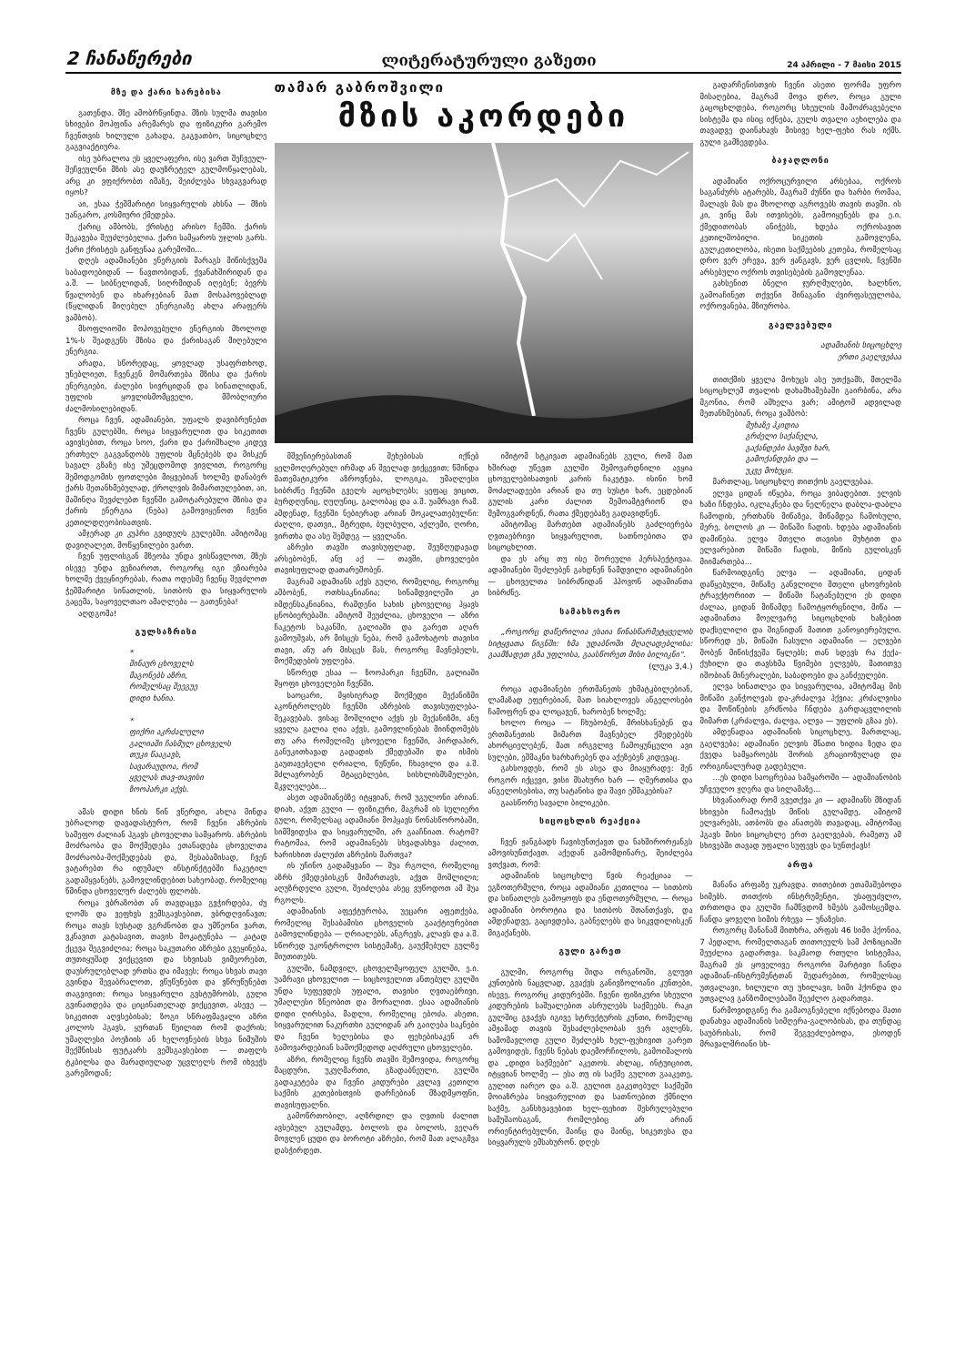2 ჩანაწერები ლიტერატურული გაზეთი 24 აპრილი - 7 მაისი 2015
მზე და ქარი ხარებისა
გათენდა. მზე ამობრწყინდა. მზის სულმა თავისი სხივები მოჰფინა არემარეს და ფიზიკური გარემო ჩვენთვის ხილული გახადა, გაგვათბო, სიცოცხლე გაგვიაქტიურა.
ისე უბრალოა ეს ყველაფერი, ისე ვართ შეჩვეულ-შეჩვეულნი მზის ასე დაუზრეტელ გულმოწყალებას, არც კი ვფიქრობთ იმაზე, შეიძლება სხვაგვარად იყოს?
აი, ესაა ჭეშმარიტი სიყვარულის ახსნა — მზის უანგარო, კოსმიური ქმედება.
ქარიც ამბობს, ქრისტე არისო ჩემში. ქარის შეკავება შეუძლებელია. ქარი სამყაროს უჯლის გარს. ქარი ქრისტეს განფენაა გარემოში...
დღეს ადამიანები ენერგიის მარაგს მიწისქვეშა საბადოებიდან — ნავთობიდან, ქვანახშირიდან და ა.შ. — სიბნელიდან, სიღრმიდან იღებენ; ბევრს წვალობენ და იხარჯებიან მათ მოსაპოვებლად (წყლიდან მიღებულ ენერგიაზე ახლა არაფერს ვამბობ).
მსოფლიოში მოპოვებული ენერგიის მხოლოდ 1%-ს შეადგენს მზისა და ქარისაგან მიღებული ენერგია.
არადა, სწორედაც, ყოვლად უსაფრთხოდ, უნებლიეთ, ჩვენკენ მომართება მზისა და ქარის ენერგიები, ძალები სივრციდან და სინათლიდან, უფლის ყოვლისმომცველი, მშობლიური ძალმოსილებიდან.
როცა ჩვენ, ადამიანები, უფალს დავიბრუნებთ ჩვენს გულებში, როცა სიყვარულით და სიკეთით ავივსებით, როცა სოო, ქარი და ქარიშხალი კიდევ ერთხელ გაგვანდობს უფლის მცნებებს და მისკენ სავალ გზაზე ისე უშეცდომოდ ვივლით, როგორც შემოდგომის ფოთლები მიყვებიან ხოლმე დანაბერ ქარს შეთანხმებულად, ქროლვის მიმართულებით, აი, მაშინღა შევძლებთ ჩვენში გამოტარებული მზისა და ქარის ენერგია (ნება) გამოვიყენოთ ჩვენი კეთილდღეობისათვის.
ამჯერად კი კუპრი გვიდუღს გულებში. ამიტომაც დავიღალეთ, მოწყენილები ვართ.
ჩვენ უფლისგან მზეობა უნდა ვისწავლოთ, მზეს ისევე უნდა ვეზიაროთ, როგორც იგი ეზიარება ხოლმე ქვეყნიერებას, რათა ოდესმე ჩვენც შევძლოთ ჭეშმარიტი სინათლის, სითბოს და სიყვარულის გაცემა, საყოველთაო ამაღლება — გათენება!
აღდგომა!
გულსაზრისი
*
შინაურ ცხოველს
მაგონებს აზრი,
რომელსაც შეეგუე
დიდი ხანია.
*
ფიქრი აკრძალული
გალიაში ჩასმულ ცხოველს
თუკი წააგავს,
სავარაუდოა, რომ
ყველას თავ-თავისი
ზოოპარკი აქვს.
ამას დიდი ხნის წინ ვწერდი, ახლა მინდა უბრალოდ დავადასტურო, რომ ჩვენი აზრების სამეფო ძალიან ჰგავს ცხოველთა სამყაროს. აზრების მოძრაობა და მოქმედება ეთანადება ცხოველთა მოძრაობა-მოქმედებას და, შესაბამისად, ჩვენ ვატარებთ რა იდუმალ ინსტინქტებში ჩაკეტილ გადამყვანებს, გამოვლინდებით სახეობად, რომელიც წმინდა ცხოველურ ძალებს ფლობს.
როცა ვბრაზობთ ან თავდაცვა გვჭირდება, ძუ ლომს და ვეფხვს ვემსგავსებით, ვბრდღვინავთ; როცა თავს სუსტად ვგრძნობთ და უმწეონი ვართ, ვკნავით კატასავით, თავის მოკატუნება — კატად ქცევა შეგვიძლია; როცა საკუთარი აზრები გვეყინება, თუთიყუშად ვიქცევით და სხვისას ვიმეორებთ, დაუსრულებლად ერთსა და იმავეს; როცა სხვას თავი გვინდა შევაბრალოთ, ვწუწუნებთ და ვწრუწუნებთ თაგვივით; როცა სიყვარული გვსტუმრობს, გული გვინათდება და ციცინათელად ვიქცევით, ასევე — სიკეთით აღვსებისას; ზოგი სწრაფმავალი აზრი კოლოს ჰგავს, ყურთან წუილით რომ დაქრის; უმაღლესი პოეზიის ან ხელოვნების სხვა ნიმუშის შექმნისას ფუტკარს ვემსგავსებით — თაფლს ტკბილსა და მარადიულად უცვლელს რომ იხვეჭს გარემოდან;
თამარ გაბროშვილი
მზის აკორდები
მშვენიერებასთან შეხებისას იქნებ ყელმოღერებულ ირმად ან შველად ვიქცევით; წმინდა მათემატიკური აზროვნება, ლოგიკა, უმაღლესი სიბრძნე ჩვენში გველს აცოცხლებს; ყეფაც ვიცით, ბურდღუნიც, ღუღუნიც, გალობაც და ა.შ. უამრავი რამ. ამდენად, ჩვენში ნებიერად არიან მოკალათებულნი: ძაღლი, დათვი,, მტრედი, ბულბული, აქლემი, ღორი, ვირთხა და ასე შემდეგ — ყველანი.
აზრები თავში თავისუფლად, შეუზღუდავად არსებობენ, ანუ აქ — თავში, ცხოველები თავისუფლად დათარეშობენ.
მაგრამ ადამიანს აქვს გული, რომელიც, როგორც ამბობენ, ოთხსაკნიანია; სინამდვილეში კი იმდენსაკნიანია, რამდენი სახის ცხოველიც ჰყავს ცნობიერებაში. ამიტომ შეუძლია, ცხოველი — აზრი ჩაკეტოს საკანში, გალიაში და გარეთ აღარ გამოუშვას, არ მისცეს ნება, რომ გამოხატოს თავისი თავი, ანუ არ მისცეს მას, როგორც მავნებელს, მოქმედების უფლება.
სწორედ ესაა — ზოოპარკი ჩვენში, გალიაში მყოფი ცხოველები ჩვენში.
საოცარი, მყისიერად მოქმედი მექანიზმი აკონტროლებს ჩვენში აზრების თავისუფლება-შეკავებას. ვისაც მოშლილი აქვს ეს მექანიზმი, ანუ ყველა გალია ღია აქვს, გამოვლინებას მიინდომებს თუ არა რომელიმე ცხოველი ჩვენში, პირდაპირ, განუკითხავად გადადის ქმედებაში და ისმის გაუთავებელი ღრიალი, წუწუნი, ჩხავილი და ა.შ. მძლავრობენ მტაცებლები, სისხლისმსმელები, მკვლელები...
ასეთ ადამიანებზე იტყვიან, რომ უგულონი არიან. დიახ, აქვთ გული — ფიზიკური, მაგრამ ის სულიერი გული, რომელსაც ადამიანი მოჰყავს წონასწორობაში, სიმშვიდესა და სიყვარულში, არ გააჩნიათ. რატომ? რატომაა, რომ ადამიანებს სხვადასხვა ძალით, ხარისხით ძალუძთ აზრების მართვა?
ის უჩინო გადამყვანი — შუა რგოლი, რომელიც აზრს ქმედებისკენ მიმართავს, აქვთ მოშლილი; აღუზრდელი გული, შეიძლება ასეც ვუწოდოთ ამ შუა რგოლს.
ადამიანის აფექტურობა, უეცარი აფეთქება, რომელიც შესაბამისი ცხოველის გააქტიურებით გამოვლინდება — ღრიალებს, ანგრევს, კლავს და ა.შ. სწორედ უკონტროლო სისტემაზე, გაუქმებულ გულზე მიუთითებს.
გულში, ნამდვილ, ცხოველმყოფელ გულში, ე.ი. უამრავი ცხოველით — სიცხოველით ანთებულ გულში უნდა სუფევდეს უფალი, თავისი ღვთაებრივი, უმაღლესი ზნეობით და მორალით. ესაა ადამიანის დიდი ღირსება, მადლი, რომელიც ებოძა. ასეთი, სიყვარულით ნაკურთხი გულიდან არ გაიღება საკნები და ჩვენი ხელებისა და ფეხებისაკენ არ გამოვარდებიან სამოქმედოდ აღძრული ცხოველები.
აზრი, რომელიც ჩვენს თავში შემოვიდა, როგორც მაცდური, უკუღმართი, გზადაბნეული, გულში გადაკეტება და ჩვენი კიდურები კვლავ კეთილი საქმის კეთებისთვის დარჩებიან მზადმყოფნი, თავისუფალნი.
გამოწრთობილ, აღზრდილ და ღვთის ძალით ავსებულ გულამდე, ბოლოს და ბოლოს, ვეღარ მოვლენ ცუდი და ბოროტი აზრები, რომ მათ ალაგმვა დასჭირდეთ.
იმიტომ სტკივათ ადამიანებს გული, რომ მათ ხშირად უწევთ გულში შემოვარდნილი ავყია ცხოველებისათვის კარის ჩაკეტვა. ისინი ხომ მოძალადეები არიან და თუ სუსტი ხარ, ეცდებიან გულის კარი ძალით შემოამტვრიონ და შემოგვარდნენ, რათა ქმედებაზე გადავიდნენ.
ამიტომაც მართებთ ადამიანებს გაძლიერება ღვთაებრივი სიყვარულით, სათნოებითა და სიცოცხლით.
და ეს არც თუ ისე შორეული პერსპექტივაა. ადამიანები შეძლებენ გახდნენ ნამდვილი ადამიანები — ცხოველთა სიბრძნიდან ჰპოვონ ადამიანთა სიბრძნე.
სამახსოვრო
„როგორც დაწერილია ესაია წინასწარმეტყველის სიტყვათა წიგნში: ხმა უდაბნოში მღაღადებლისა: გაამზადეთ გზა უფლისა, გაასწორეთ მისი ბილიკნი“.
(ლუკა 3,4.)
როცა ადამიანები ერთმანეთს ეხმატკბილებიან, ლამაზად ეფერებიან, მათ სიახლოვეს ანგელოსები ჩამოფრენ და ლოცავენ, ხარობენ ხოლმე;
ხოლო როცა — ჩხუბობენ, მრისხანებენ და ერთმანეთის მიმართ მავნებელ ქმედებებს ახორციელებენ, მათ ირგვლივ ჩამოყუნცული ავი სულები, ეშმაკნი ხარხარებენ და აქეზებენ კიდევაც.
გახსოვდეს, რომ ეს ასეა და მიაყურადე: შენ როგორ იქცევი, ვისი მსახური ხარ — ღმერთისა და ანგელოსებისა, თუ სატანისა და შავი ეშმაკებისა?
გაასწორე სავალი ბილიკები.
სიცოცხლის რეაქცია
ჩვენ ჟანგბადს ჩავისუნთქავთ და ნახშირორჟანგს ამოვისუნთქავთ. აქედან გამომდინარე, შეიძლება ვთქვათ, რომ:
ადამიანის სიცოცხლე წვის რეაქციაა — ეგზოთერმული, როცა ადამიანი კეთილია — სითბოს და სინათლეს გამოყოფს და ენდოთერმული, — როცა ადამიანი ბოროტია და სითბოს შთანთქავს, და ამდენადვე, გაცივდება, გაბნელებს და სიკვდილისკენ მიგაქანებს.
გული გარეთ
გულში, როგორც შიდა ორგანოში, გლუვი კუნთების ნაცვლად, გვაქვს განივზოლიანი კუნთები, ისევე, როგორც კიდურებში. ჩვენი ფიზიკური სხეული კიდურების საშუალებით ასრულებს საქმეებს. რაკი გულშიც გვაქვს იგივე სტრუქტურის კუნთი, რომელიც ამჟამად თავის შესაძლებლობას ვერ ავლენს, სამომავლოდ გული შეძლებს ხელ-ფეხივით გარეთ გამოვიდეს, ჩვენს ნებას დაემორჩილოს, გამოიშალოს და „დიდი საქმეები“ აკეთოს. ახლაც, ინტუიციით, იტყვიან ხოლმე — ესა თუ ის საქმე გულით გააკეთე, გულით იარეო და ა.შ. გულით გაკეთებულ საქმეში მოიაზრება სიყვარულით და სათნოებით ქმნილი საქმე, განსხვავებით ხელ-ფეხით შესრულებული სამუშაოსაგან, რომლებიც არ არიან ორიენტირებულნი, მაინც და მაინც, სიკეთესა და სიყვარულს ემსახურონ. დღეს
გადარჩენისთვის ჩვენი ასეთი ფორმა უფრო მისაღებია, მაგრამ მოვა დრო, როცა გული გაცოცხლდება, როგორც სხეულის მამოძრავებელი სისტემა და ისიც იქნება, გულს თვალი აეხილება და თავადვე დაინახავს მისივე ხელ-ფეხი რას იქმს. გული გამზევდება.
ბაჯაღლონი
ადამიანი ოქროცურვილი არსებაა, ოქროს საგანძურს ატარებს, მაგრამ ძუნწი და ხარბი რომაა, მალავს მას და მხოლოდ აგროვებს თავის თავში. ის კი, ვინც მას ითვისებს, გამოიყენებს და ე.ი. ქმედითობას ანიჭებს, ხდება ოქროსავით კეთილშობილი. სიკეთის გამოვლენა, გულკეთილობა, ისეთი საქმეების კეთება, რომელსაც დრო ვერ ერევა, ვერ ჟანგავს, ვერ ცვლის, ჩვენში არსებული ოქროს თვისებების გამოვლენაა.
გახსენით ბნელი ჯურღმულები, ხალხნო, გამოაჩინეთ თქვენი შინაგანი ძვირფასეულობა, ოქროვანება, მზიურობა.
გაელვებული
ადამიანის სიცოცხლე
ერთი გაელვებაა
თითქმის ყველა მოხუცს ასე უთქვამს, მთელმა სიცოცხლემ თვალის დახამხამებაში გაირბინა, არა მგონია, რომ ამხელა ვარ; ამიტომ ადვილად მეთანხმებიან, როცა ვამბობ:
მუხაზე ჰკიდია
გრძელი საქანელა,
გაქანდები ბავშვი ხარ,
გამოქანდები და —
უკვე მოხუცი.
მართლაც, სიცოცხლე თითქოს გაელვებაა.
ელვა ციდან იწყება, როცა ვიბადებით. ელვის ხაზი ჩნდება, იკლაკნება და ნელნელა დაბლა-დაბლა ჩამოდის, ერთხანს მიწაზეა, მიწამდეა ჩამოსული, მერე, ბოლოს კი — მიწაში ჩადის. ხდება ადამიანის დამიწება. ელვა მთელი თავისი მუხტით და ელვარებით მიწაში ჩადის, მიწის გულისკენ მიიმართება...
წარმოიდგინე ელვა — ადამიანი, ციდან დაწყებული, მიწაზე განვლილი მთელი ცხოვრების ტრაექტორიით — მიწაში ჩატანებული ეს დიდი ძალაა, ციდან მიწამდე ჩამოტყორცნილი, მიწა — ადამიანთა მოელვარე სიცოცხლის ხაზებით დაქსელილი და შიგნიდან მათით განოყიერებული. სწორედ ეს, მიწაში ჩასული ადამიანი — ელვები შობენ მიწისქვეშა წყლებს; თან სდევს რა ქექა-ქუხილი და თავსხმა წვიმები ელვებს, მათითვე იშობიან მინერალები, საბადოები და განძეულები.
ელვა სინათლეა და სიყვარულია, ამიტომაც მის მიწაში განჭოლვას და-კრძალვა ჰქვია; კრძალვისა და მოწიწების გრძნობა ჩნდება გარდაცვლილის მიმართ (კრძალვა, ძალვა, ალვა — უფლის გზაა ეს).
ამდენადაა ადამიანის სიცოცხლე, მართლაც, გაელვება; ადამიანი ელვის მნათი ხიდია ზედა და ქვედა სამყაროებს შორის გრაციოზულად და ორიგინალურად გადებული.
...ეს დიდი საოცრებაა სამყაროში — ადამიანობის უჩვეულო ჟღერა და სილამაზე...
სხვანაირად რომ გვეთქვა კი — ადამიანს მზიდან სხივები ჩამოაქვს მიწის გულამდე, ამიტომ ელვარებს, ათბობს და ანათებს თავადაც, ამიტომაც ჰგავს მისი სიცოცხლე ერთ გაელვებას, რამეთუ ამ სხივებში თავად უფალი სუფევს და სუნთქავს!
არფა
მანანა არფაზე უკრავდა. თითებით ეთამაშებოდა სიმებს. თითქოს ინსტრუმენტი, უსაფუძვლო, თრთოდა და გულში ჩამწვდომ ხმებს გამოსცემდა. ჩანდა ყოველი სიმის რხევა — უნაზესი.
როგორც მანანამ მითხრა, არფას 46 სიმი ჰქონია, 7 პედალი, რომელთაგან თითოეულს სამ პოზიციაში შეუძლია გადართვა. საკმაოდ რთული სისტემაა, მაგრამ ეს ყოველივე როგორი მარტივი ჩანდა ადამიან-ინსტრუმენტთან შედარებით, რომელსაც უთვალავი, ხილული თუ უხილავი, სიმი ჰქონდა და უთვალავ განზომილებაში შეეძლო გადართვა.
წარმოვიდგინე რა გამაოგნებელი იქნებოდა მათი დანახვა ადამიანის სიმღერა-გალობისას, და თუნდაც საუბრისას, რომ შეგვეძლებოდა, ესოდენ მრავალშრიანი სხ-